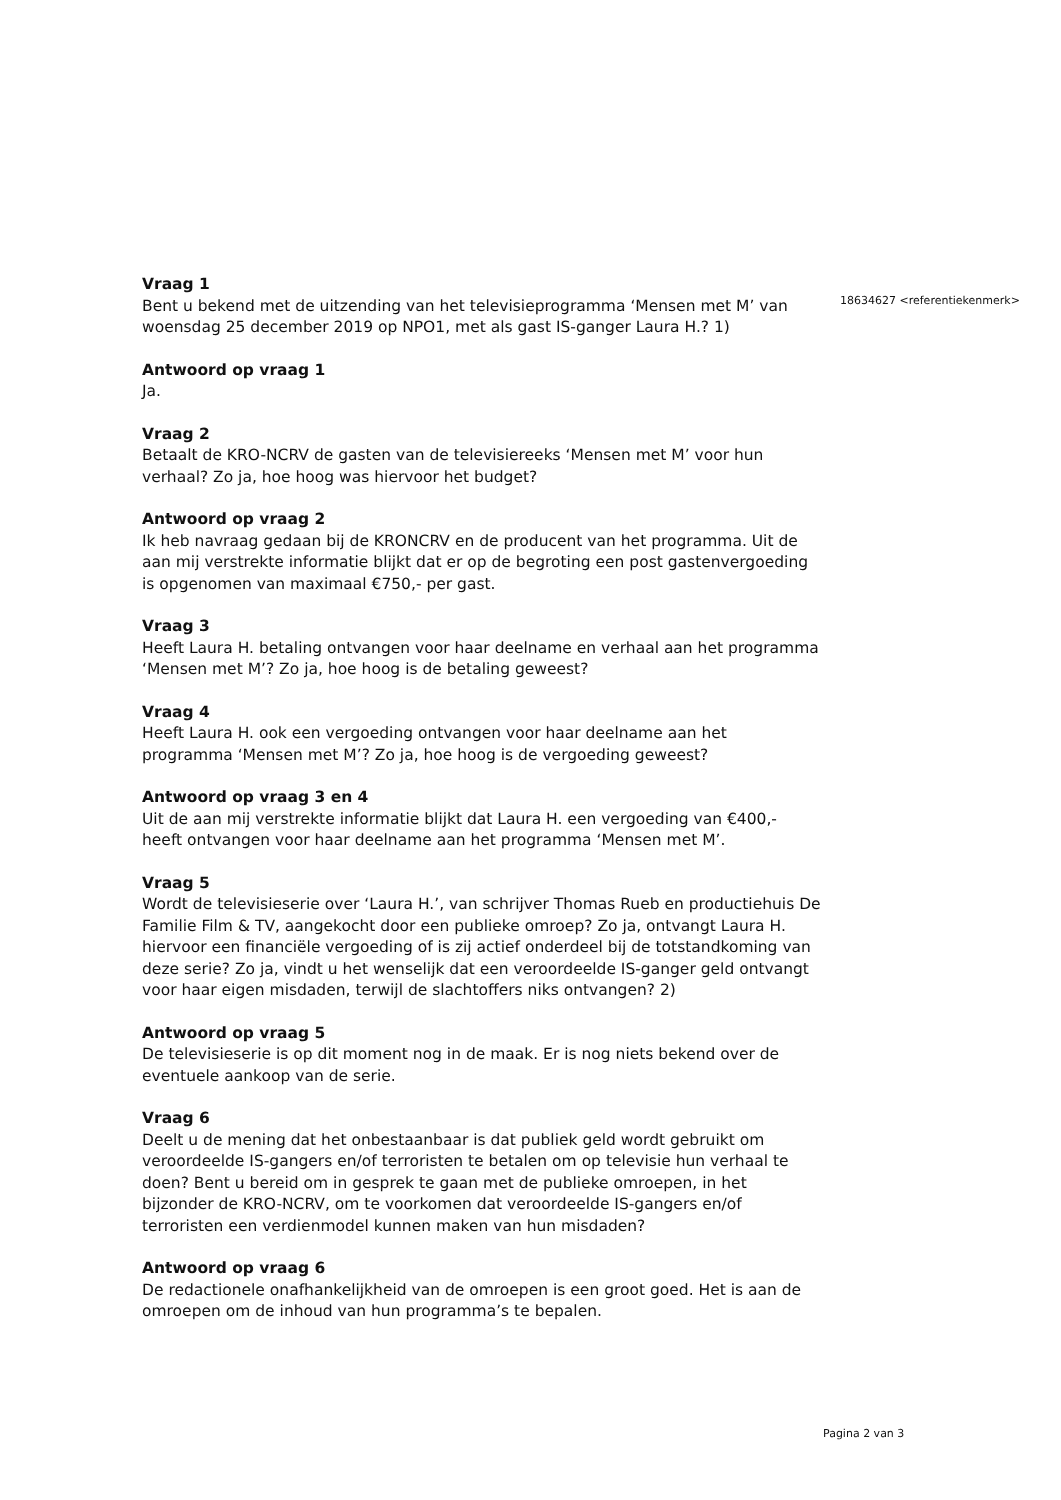Vraag 1
Bent u bekend met de uitzending van het televisieprogramma ‘Mensen met M’ van woensdag 25 december 2019 op NPO1, met als gast IS-ganger Laura H.? 1)
Antwoord op vraag 1
Ja.
Vraag 2
Betaalt de KRO-NCRV de gasten van de televisiereeks ‘Mensen met M’ voor hun verhaal? Zo ja, hoe hoog was hiervoor het budget?
Antwoord op vraag 2
Ik heb navraag gedaan bij de KRONCRV en de producent van het programma. Uit de aan mij verstrekte informatie blijkt dat er op de begroting een post gastenvergoeding is opgenomen van maximaal €750,- per gast.
Vraag 3
Heeft Laura H. betaling ontvangen voor haar deelname en verhaal aan het programma ‘Mensen met M’? Zo ja, hoe hoog is de betaling geweest?
Vraag 4
Heeft Laura H. ook een vergoeding ontvangen voor haar deelname aan het programma ‘Mensen met M’? Zo ja, hoe hoog is de vergoeding geweest?
Antwoord op vraag 3 en 4
Uit de aan mij verstrekte informatie blijkt dat Laura H. een vergoeding van €400,- heeft ontvangen voor haar deelname aan het programma ‘Mensen met M’.
Vraag 5
Wordt de televisieserie over ‘Laura H.’, van schrijver Thomas Rueb en productiehuis De Familie Film & TV, aangekocht door een publieke omroep? Zo ja, ontvangt Laura H. hiervoor een financiële vergoeding of is zij actief onderdeel bij de totstandkoming van deze serie? Zo ja, vindt u het wenselijk dat een veroordeelde IS-ganger geld ontvangt voor haar eigen misdaden, terwijl de slachtoffers niks ontvangen? 2)
Antwoord op vraag 5
De televisieserie is op dit moment nog in de maak. Er is nog niets bekend over de eventuele aankoop van de serie.
Vraag 6
Deelt u de mening dat het onbestaanbaar is dat publiek geld wordt gebruikt om veroordeelde IS-gangers en/of terroristen te betalen om op televisie hun verhaal te doen? Bent u bereid om in gesprek te gaan met de publieke omroepen, in het bijzonder de KRO-NCRV, om te voorkomen dat veroordeelde IS-gangers en/of terroristen een verdienmodel kunnen maken van hun misdaden?
Antwoord op vraag 6
De redactionele onafhankelijkheid van de omroepen is een groot goed. Het is aan de omroepen om de inhoud van hun programma’s te bepalen.
18634627 <referentiekenmerk>
Pagina 2 van 3